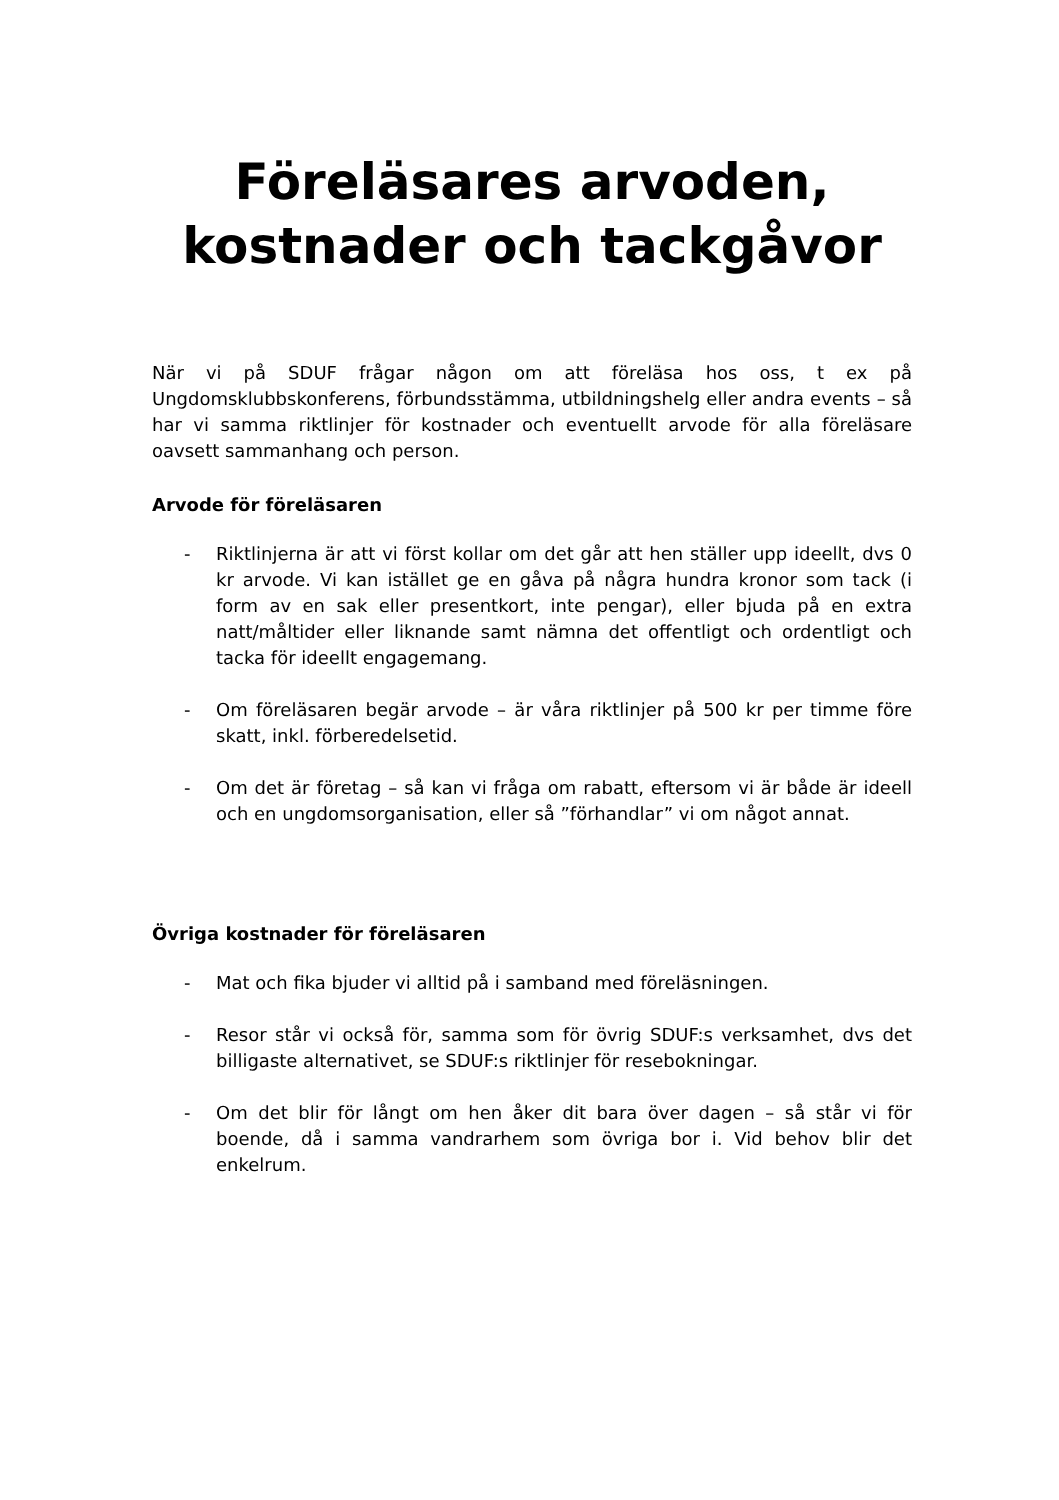Föreläsares arvoden, kostnader och tackgåvor
När vi på SDUF frågar någon om att föreläsa hos oss, t ex på Ungdomsklubbskonferens, förbundsstämma, utbildningshelg eller andra events – så har vi samma riktlinjer för kostnader och eventuellt arvode för alla föreläsare oavsett sammanhang och person.
Arvode för föreläsaren
- Riktlinjerna är att vi först kollar om det går att hen ställer upp ideellt, dvs 0 kr arvode. Vi kan istället ge en gåva på några hundra kronor som tack (i form av en sak eller presentkort, inte pengar), eller bjuda på en extra natt/måltider eller liknande samt nämna det offentligt och ordentligt och tacka för ideellt engagemang.
- Om föreläsaren begär arvode – är våra riktlinjer på 500 kr per timme före skatt, inkl. förberedelsetid.
- Om det är företag – så kan vi fråga om rabatt, eftersom vi är både är ideell och en ungdomsorganisation, eller så ”förhandlar” vi om något annat.
Övriga kostnader för föreläsaren
- Mat och fika bjuder vi alltid på i samband med föreläsningen.
- Resor står vi också för, samma som för övrig SDUF:s verksamhet, dvs det billigaste alternativet, se SDUF:s riktlinjer för resebokningar.
- Om det blir för långt om hen åker dit bara över dagen – så står vi för boende, då i samma vandrarhem som övriga bor i. Vid behov blir det enkelrum.